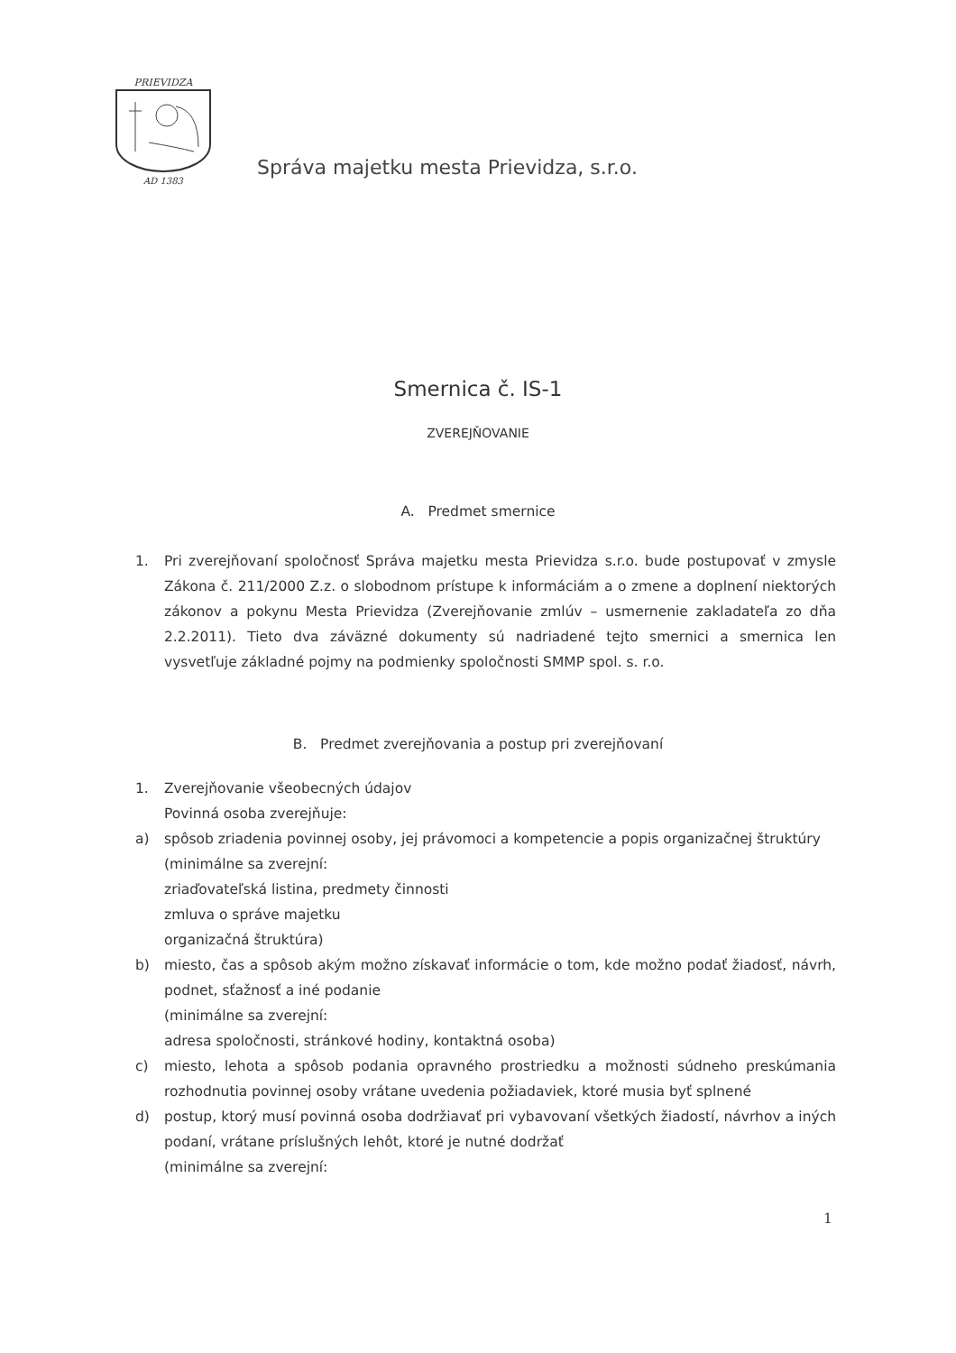PRIEVIDZA
AD 1383
Správa majetku mesta Prievidza, s.r.o.
Smernica č. IS-1
ZVEREJŇOVANIE
A. Predmet smernice
1. Pri zverejňovaní spoločnosť Správa majetku mesta Prievidza s.r.o. bude postupovať v zmysle Zákona č. 211/2000 Z.z. o slobodnom prístupe k informáciám a o zmene a doplnení niektorých zákonov a pokynu Mesta Prievidza (Zverejňovanie zmlúv – usmernenie zakladateľa zo dňa 2.2.2011). Tieto dva záväzné dokumenty sú nadriadené tejto smernici a smernica len vysvetľuje základné pojmy na podmienky spoločnosti SMMP spol. s. r.o.
B. Predmet zverejňovania a postup pri zverejňovaní
1. Zverejňovanie všeobecných údajov
Povinná osoba zverejňuje:
a) spôsob zriadenia povinnej osoby, jej právomoci a kompetencie a popis organizačnej štruktúry
(minimálne sa zverejní:
zriaďovateľská listina, predmety činnosti
zmluva o správe majetku
organizačná štruktúra)
b) miesto, čas a spôsob akým možno získavať informácie o tom, kde možno podať žiadosť, návrh, podnet, sťažnosť a iné podanie
(minimálne sa zverejní:
adresa spoločnosti, stránkové hodiny, kontaktná osoba)
c) miesto, lehota a spôsob podania opravného prostriedku a možnosti súdneho preskúmania rozhodnutia povinnej osoby vrátane uvedenia požiadaviek, ktoré musia byť splnené
d) postup, ktorý musí povinná osoba dodržiavať pri vybavovaní všetkých žiadostí, návrhov a iných podaní, vrátane príslušných lehôt, ktoré je nutné dodržať
(minimálne sa zverejní:
1